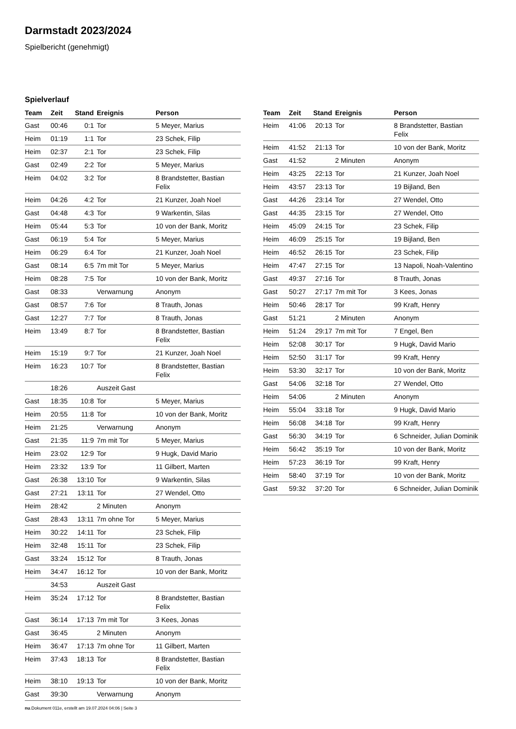Darmstadt 2023/2024
Spielbericht (genehmigt)
Spielverlauf
| Team | Zeit | Stand | Ereignis | Person |
| --- | --- | --- | --- | --- |
| Gast | 00:46 | 0:1 | Tor | 5 Meyer, Marius |
| Heim | 01:19 | 1:1 | Tor | 23 Schek, Filip |
| Heim | 02:37 | 2:1 | Tor | 23 Schek, Filip |
| Gast | 02:49 | 2:2 | Tor | 5 Meyer, Marius |
| Heim | 04:02 | 3:2 | Tor | 8 Brandstetter, Bastian Felix |
| Heim | 04:26 | 4:2 | Tor | 21 Kunzer, Joah Noel |
| Gast | 04:48 | 4:3 | Tor | 9 Warkentin, Silas |
| Heim | 05:44 | 5:3 | Tor | 10 von der Bank, Moritz |
| Gast | 06:19 | 5:4 | Tor | 5 Meyer, Marius |
| Heim | 06:29 | 6:4 | Tor | 21 Kunzer, Joah Noel |
| Gast | 08:14 | 6:5 | 7m mit Tor | 5 Meyer, Marius |
| Heim | 08:28 | 7:5 | Tor | 10 von der Bank, Moritz |
| Gast | 08:33 | | Verwarnung | Anonym |
| Gast | 08:57 | 7:6 | Tor | 8 Trauth, Jonas |
| Gast | 12:27 | 7:7 | Tor | 8 Trauth, Jonas |
| Heim | 13:49 | 8:7 | Tor | 8 Brandstetter, Bastian Felix |
| Heim | 15:19 | 9:7 | Tor | 21 Kunzer, Joah Noel |
| Heim | 16:23 | 10:7 | Tor | 8 Brandstetter, Bastian Felix |
| | 18:26 | | Auszeit Gast | |
| Gast | 18:35 | 10:8 | Tor | 5 Meyer, Marius |
| Heim | 20:55 | 11:8 | Tor | 10 von der Bank, Moritz |
| Heim | 21:25 | | Verwarnung | Anonym |
| Gast | 21:35 | 11:9 | 7m mit Tor | 5 Meyer, Marius |
| Heim | 23:02 | 12:9 | Tor | 9 Hugk, David Mario |
| Heim | 23:32 | 13:9 | Tor | 11 Gilbert, Marten |
| Gast | 26:38 | 13:10 | Tor | 9 Warkentin, Silas |
| Gast | 27:21 | 13:11 | Tor | 27 Wendel, Otto |
| Heim | 28:42 | | 2 Minuten | Anonym |
| Gast | 28:43 | 13:11 | 7m ohne Tor | 5 Meyer, Marius |
| Heim | 30:22 | 14:11 | Tor | 23 Schek, Filip |
| Heim | 32:48 | 15:11 | Tor | 23 Schek, Filip |
| Gast | 33:24 | 15:12 | Tor | 8 Trauth, Jonas |
| Heim | 34:47 | 16:12 | Tor | 10 von der Bank, Moritz |
| | 34:53 | | Auszeit Gast | |
| Heim | 35:24 | 17:12 | Tor | 8 Brandstetter, Bastian Felix |
| Gast | 36:14 | 17:13 | 7m mit Tor | 3 Kees, Jonas |
| Gast | 36:45 | | 2 Minuten | Anonym |
| Heim | 36:47 | 17:13 | 7m ohne Tor | 11 Gilbert, Marten |
| Heim | 37:43 | 18:13 | Tor | 8 Brandstetter, Bastian Felix |
| Heim | 38:10 | 19:13 | Tor | 10 von der Bank, Moritz |
| Gast | 39:30 | | Verwarnung | Anonym |
| Team | Zeit | Stand | Ereignis | Person |
| --- | --- | --- | --- | --- |
| Heim | 41:06 | 20:13 | Tor | 8 Brandstetter, Bastian Felix |
| Heim | 41:52 | 21:13 | Tor | 10 von der Bank, Moritz |
| Gast | 41:52 | | 2 Minuten | Anonym |
| Heim | 43:25 | 22:13 | Tor | 21 Kunzer, Joah Noel |
| Heim | 43:57 | 23:13 | Tor | 19 Bijland, Ben |
| Gast | 44:26 | 23:14 | Tor | 27 Wendel, Otto |
| Gast | 44:35 | 23:15 | Tor | 27 Wendel, Otto |
| Heim | 45:09 | 24:15 | Tor | 23 Schek, Filip |
| Heim | 46:09 | 25:15 | Tor | 19 Bijland, Ben |
| Heim | 46:52 | 26:15 | Tor | 23 Schek, Filip |
| Heim | 47:47 | 27:15 | Tor | 13 Napoli, Noah-Valentino |
| Gast | 49:37 | 27:16 | Tor | 8 Trauth, Jonas |
| Gast | 50:27 | 27:17 | 7m mit Tor | 3 Kees, Jonas |
| Heim | 50:46 | 28:17 | Tor | 99 Kraft, Henry |
| Gast | 51:21 | | 2 Minuten | Anonym |
| Heim | 51:24 | 29:17 | 7m mit Tor | 7 Engel, Ben |
| Heim | 52:08 | 30:17 | Tor | 9 Hugk, David Mario |
| Heim | 52:50 | 31:17 | Tor | 99 Kraft, Henry |
| Heim | 53:30 | 32:17 | Tor | 10 von der Bank, Moritz |
| Gast | 54:06 | 32:18 | Tor | 27 Wendel, Otto |
| Heim | 54:06 | | 2 Minuten | Anonym |
| Heim | 55:04 | 33:18 | Tor | 9 Hugk, David Mario |
| Heim | 56:08 | 34:18 | Tor | 99 Kraft, Henry |
| Gast | 56:30 | 34:19 | Tor | 6 Schneider, Julian Dominik |
| Heim | 56:42 | 35:19 | Tor | 10 von der Bank, Moritz |
| Heim | 57:23 | 36:19 | Tor | 99 Kraft, Henry |
| Heim | 58:40 | 37:19 | Tor | 10 von der Bank, Moritz |
| Gast | 59:32 | 37:20 | Tor | 6 Schneider, Julian Dominik |
nu.Dokument 011e, erstellt am 19.07.2024 04:06 | Seite 3